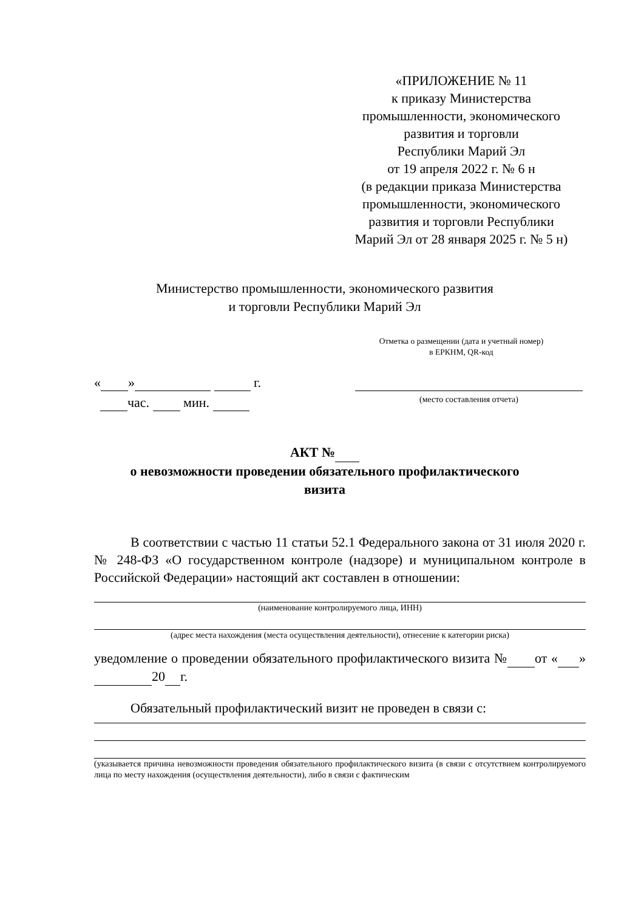«ПРИЛОЖЕНИЕ № 11
к приказу Министерства
промышленности, экономического
развития и торговли
Республики Марий Эл
от 19 апреля 2022 г. № 6 н
(в редакции приказа Министерства
промышленности, экономического
развития и торговли Республики
Марий Эл от 28 января 2025 г. № 5 н)
Министерство промышленности, экономического развития
и торговли Республики Марий Эл
Отметка о размещении (дата и учетный номер)
в ЕРКНМ, QR-код
« » г.
час. мин. (место составления отчета)
АКТ №
о невозможности проведении обязательного профилактического
визита
В соответствии с частью 11 статьи 52.1 Федерального закона от 31 июля 2020 г. № 248-ФЗ «О государственном контроле (надзоре) и муниципальном контроле в Российской Федерации» настоящий акт составлен в отношении:
(наименование контролируемого лица, ИНН)
(адрес места нахождения (места осуществления деятельности), отнесение к категории риска)
уведомление о проведении обязательного профилактического визита № от « » 20 г.
Обязательный профилактический визит не проведен в связи с:
(указывается причина невозможности проведения обязательного профилактического визита (в связи с отсутствием контролируемого лица по месту нахождения (осуществления деятельности), либо в связи с фактическим